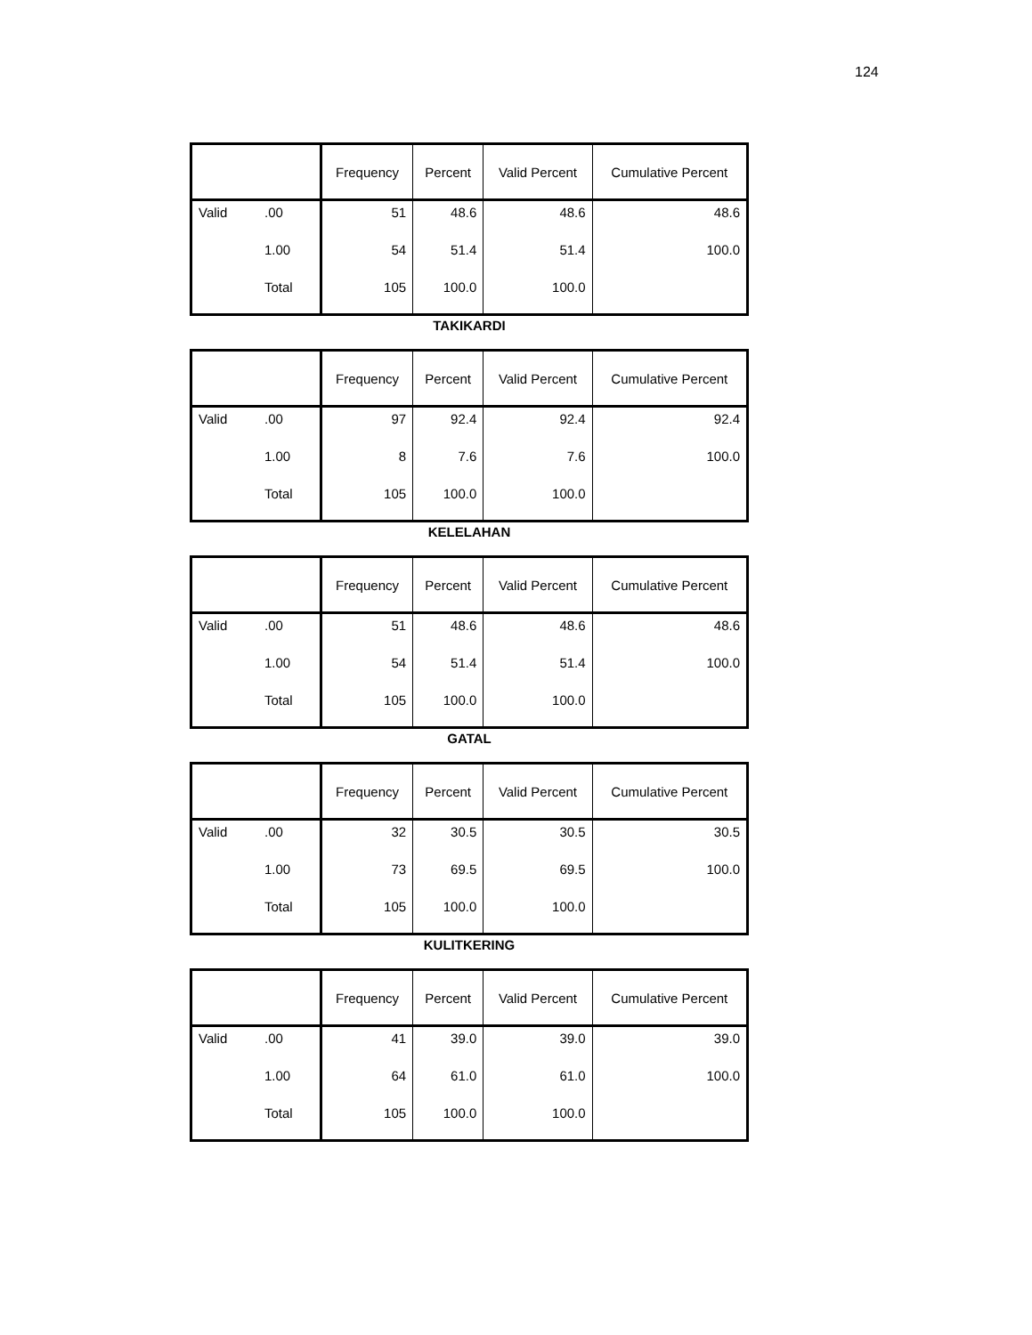124
| | | Frequency | Percent | Valid Percent | Cumulative Percent |
| --- | --- | --- | --- | --- | --- |
| Valid | .00 | 51 | 48.6 | 48.6 | 48.6 |
| | 1.00 | 54 | 51.4 | 51.4 | 100.0 |
| | Total | 105 | 100.0 | 100.0 | |
TAKIKARDI
| | | Frequency | Percent | Valid Percent | Cumulative Percent |
| --- | --- | --- | --- | --- | --- |
| Valid | .00 | 97 | 92.4 | 92.4 | 92.4 |
| | 1.00 | 8 | 7.6 | 7.6 | 100.0 |
| | Total | 105 | 100.0 | 100.0 | |
KELELAHAN
| | | Frequency | Percent | Valid Percent | Cumulative Percent |
| --- | --- | --- | --- | --- | --- |
| Valid | .00 | 51 | 48.6 | 48.6 | 48.6 |
| | 1.00 | 54 | 51.4 | 51.4 | 100.0 |
| | Total | 105 | 100.0 | 100.0 | |
GATAL
| | | Frequency | Percent | Valid Percent | Cumulative Percent |
| --- | --- | --- | --- | --- | --- |
| Valid | .00 | 32 | 30.5 | 30.5 | 30.5 |
| | 1.00 | 73 | 69.5 | 69.5 | 100.0 |
| | Total | 105 | 100.0 | 100.0 | |
KULITKERING
| | | Frequency | Percent | Valid Percent | Cumulative Percent |
| --- | --- | --- | --- | --- | --- |
| Valid | .00 | 41 | 39.0 | 39.0 | 39.0 |
| | 1.00 | 64 | 61.0 | 61.0 | 100.0 |
| | Total | 105 | 100.0 | 100.0 | |